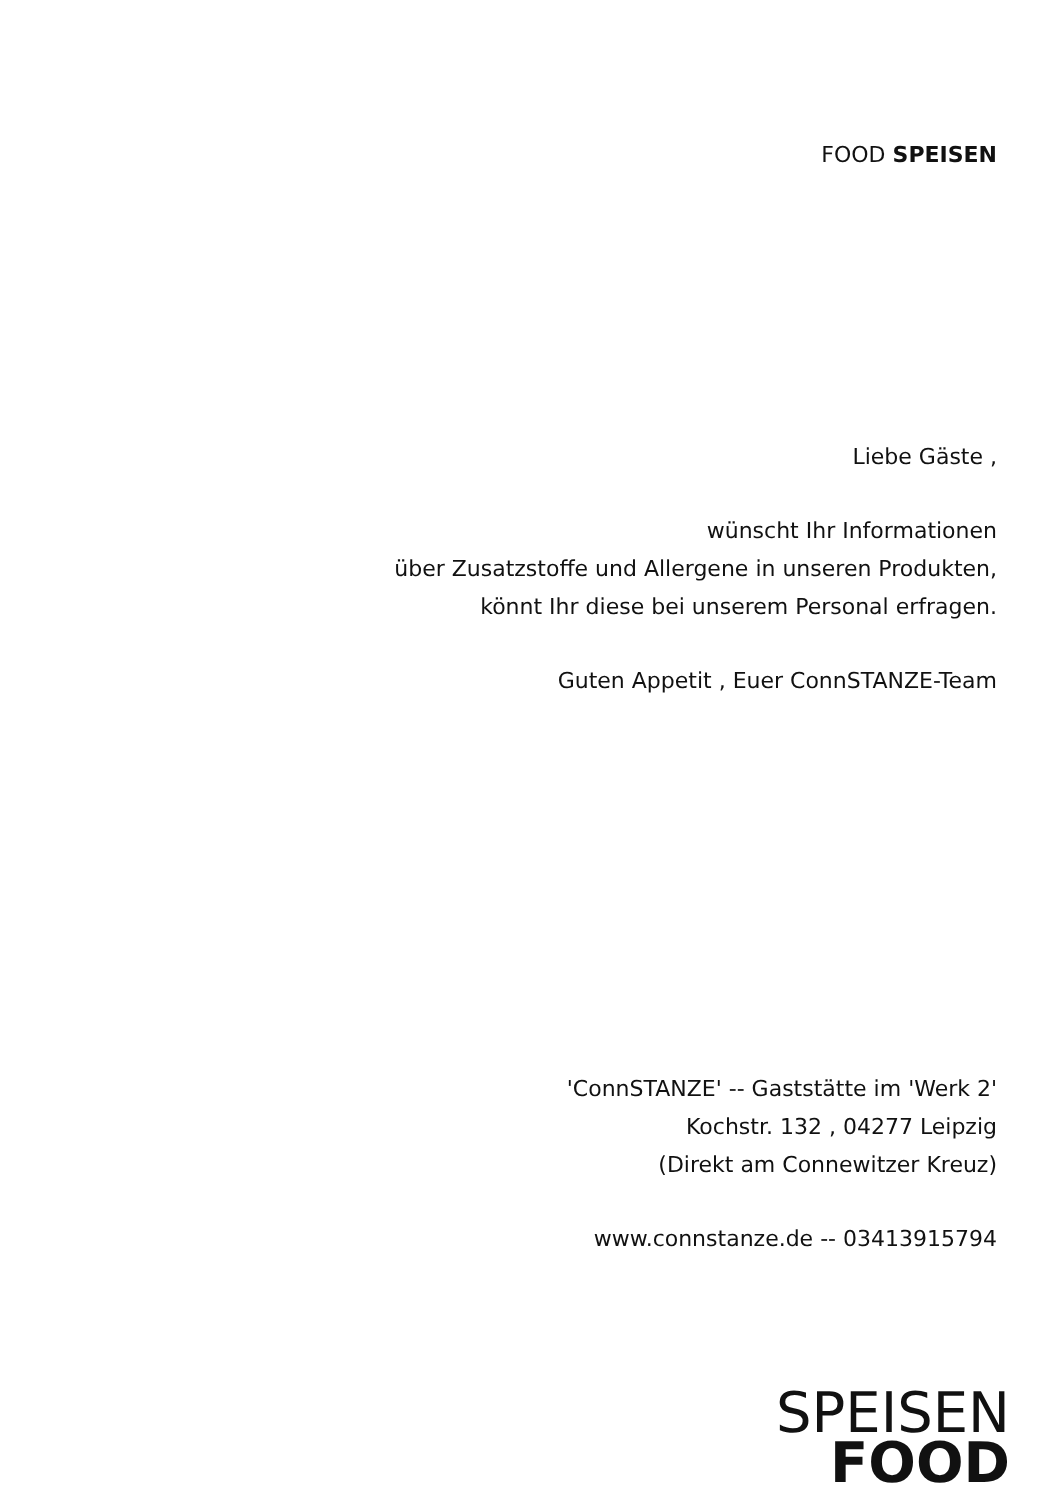FOOD SPEISEN
Liebe Gäste ,
wünscht Ihr Informationen
über Zusatzstoffe und Allergene in unseren Produkten,
könnt Ihr diese bei unserem Personal erfragen.
Guten Appetit , Euer ConnSTANZE-Team
'ConnSTANZE' -- Gaststätte im 'Werk 2'
Kochstr. 132 , 04277 Leipzig
(Direkt am Connewitzer Kreuz)
www.connstanze.de -- 03413915794
SPEISEN
FOOD